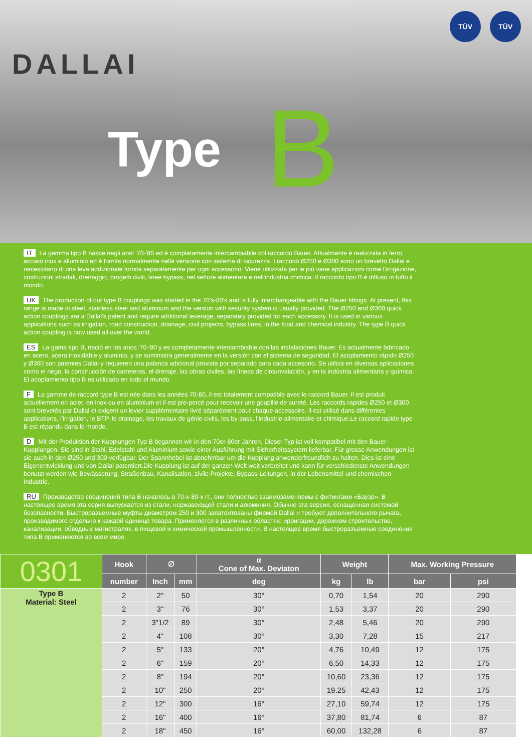DALLAI
Type B
TÜV TÜV
IT La gamma tipo B nasce negli anni '70-'80 ed è completamente intercambiabile col raccordo Bauer. Attualmente è realizzata in ferro, acciaio inox e alluminio ed è fornita normalmente nella versione con sistema di sicurezza. I raccordi Ø250 e Ø300 sono un brevetto Dallai e necessitano di una leva addizionale fornita separatamente per ogni accessorio. Viene utilizzata per le più varie applicazioni come l'irrigazione, costruzioni stradali, drenaggio, progetti civili, linee bypass, nel settore alimentare e nell'industria chimica. Il raccordo tipo B è diffuso in tutto il mondo.
UK The production of our type B couplings was started in the 70's-80's and is fully interchangeable with the Bauer fittings. At present, this range is made in steel, stainless steel and aluminum and the version with security system is usually provided. The Ø250 and Ø300 quick action couplings are a Dallai's patent and require additional leverage, separately provided for each accessory. It is used in various applications such as irrigation, road construction, drainage, civil projects, bypass lines, in the food and chemical industry. The type B quick action coupling is now used all over the world.
ES La gama tipo B, nació en los anos '70-'80 y es completamente intercambiable con las instalaciones Bauer. Es actualmente fabricado en acero, acero inoxidable y aluminio, y se suministra generalmente en la versión con el sistema de seguridad. El acoplamiento rápido Ø250 y Ø300 son patentes Dallai y requieren una palanca adicional provista por separado para cada accesorio. Se utiliza en diversas aplicaciones como el riego, la construcción de carreteras, el drenaje, las obras civiles, las líneas de circunvalación, y en la indústria alimentaria y química. El acoplamiento tipo B es utilizado en todo el mundo.
F La gamme de raccord type B est née dans les années 70-80, il est totalement compatible avec le raccord Bauer. Il est produit actuellement en acier, en inox ou en aluminium et il est pre-percé pour recevoir une goupille de sureté. Les raccords rapides Ø250 et Ø300 sont brevetés par Dallai et exigent un levier supplémentaire livré séparément pour chaque accessoire. Il est utilisé dans différentes applications, l'irrigation, le BTP, le drainage, les travaux de génie civils, les by pass, l'industrie alimentaire et chimique.Le raccord rapide type B est répandu dans le monde.
D Mit der Produktion der Kupplungen Typ B begannen wir in den 70er-80er Jahren. Dieser Typ ist voll kompatibel mit den Bauer-Kupplungen. Sie sind in Stahl, Edelstahl und Aluminium sowie einer Ausführung mit Sicherheitssystem lieferbar. Für grosse Anwendungen ist sie auch in den Ø250 und 300 verfügbar. Der Spannhebel ist abnehmbar um die Kupplung anwenderfreundlich zu halten. Dies ist eine Eigenentwicklung und von Dallai patentiert.Die Kupplung ist auf der ganzen Welt weit verbreitet und kann für verschiedenste Anwendungen benutzt werden wie Bewässerung, Straßenbau, Kanalisation, zivile Projekte, Bypass-Leitungen, in der Lebensmittel-und chemischen Industrie.
RU Производство соединений типа В началось в 70-х-80-х гг., они полностью взаимозаменяемы с фитингами «Бауэр». В настоящее время эта серия выпускается из стали, нержавеющей стали и алюминия. Обычно эта версия, оснащенная системой безопасности. Быстроразъемные муфты диаметром 250 и 300 запатентованы фирмой Dallai и требуют дополнительного рычага, производимого отдельно к каждой единице товара. Применяется в различных областях: ирригации, дорожном строительстве, канализации, обводных магистралях, в пищевой и химической промышленности. В настоящее время быстроразъемные соединения типа В применяются во всем мире.
| 0301 | Hook | ∅ | | α Cone of Max. Deviaton | Weight | | Max. Working Pressure | |
| --- | --- | --- | --- | --- | --- | --- | --- | --- |
| | number | Inch | mm | deg | kg | lb | bar | psi |
| Type B Material: Steel | 2 | 2" | 50 | 30° | 0,70 | 1,54 | 20 | 290 |
| | 2 | 3" | 76 | 30° | 1,53 | 3,37 | 20 | 290 |
| | 2 | 3"1/2 | 89 | 30° | 2,48 | 5,46 | 20 | 290 |
| | 2 | 4" | 108 | 30° | 3,30 | 7,28 | 15 | 217 |
| | 2 | 5" | 133 | 20° | 4,76 | 10,49 | 12 | 175 |
| | 2 | 6" | 159 | 20° | 6,50 | 14,33 | 12 | 175 |
| | 2 | 8" | 194 | 20° | 10,60 | 23,36 | 12 | 175 |
| | 2 | 10" | 250 | 20° | 19.25 | 42,43 | 12 | 175 |
| | 2 | 12" | 300 | 16° | 27,10 | 59,74 | 12 | 175 |
| | 2 | 16" | 400 | 16° | 37,80 | 81,74 | 6 | 87 |
| | 2 | 18" | 450 | 16° | 60,00 | 132,28 | 6 | 87 |